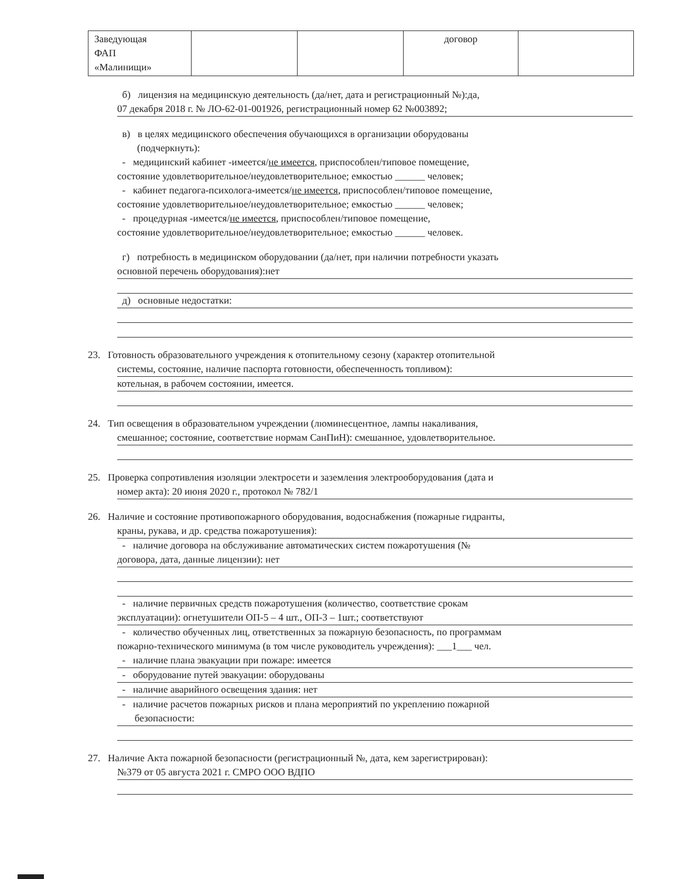| Заведующая ФАП «Малинищи» | | | договор | |
б) лицензия на медицинскую деятельность (да/нет, дата и регистрационный №):да,
07 декабря 2018 г. № ЛО-62-01-001926, регистрационный номер 62 №003892;
в) в целях медицинского обеспечения обучающихся в организации оборудованы
(подчеркнуть):
- медицинский кабинет -имеется/не имеется, приспособлен/типовое помещение,
состояние удовлетворительное/неудовлетворительное; емкостью ______ человек;
- кабинет педагога-психолога-имеется/не имеется, приспособлен/типовое помещение,
состояние удовлетворительное/неудовлетворительное; емкостью ______ человек;
- процедурная -имеется/не имеется, приспособлен/типовое помещение,
состояние удовлетворительное/неудовлетворительное; емкостью ______ человек.
г) потребность в медицинском оборудовании (да/нет, при наличии потребности указать
основной перечень оборудования):нет
д) основные недостатки:
23. Готовность образовательного учреждения к отопительному сезону (характер отопительной
системы, состояние, наличие паспорта готовности, обеспеченность топливом):
котельная, в рабочем состоянии, имеется.
24. Тип освещения в образовательном учреждении (люминесцентное, лампы накаливания,
смешанное; состояние, соответствие нормам СанПиН): смешанное, удовлетворительное.
25. Проверка сопротивления изоляции электросети и заземления электрооборудования (дата и
номер акта): 20 июня 2020 г., протокол № 782/1
26. Наличие и состояние противопожарного оборудования, водоснабжения (пожарные гидранты,
краны, рукава, и др. средства пожаротушения):
- наличие договора на обслуживание автоматических систем пожаротушения (№
договора, дата, данные лицензии): нет
- наличие первичных средств пожаротушения (количество, соответствие срокам
эксплуатации): огнетушители ОП-5 – 4 шт., ОП-3 – 1шт.; соответствуют
- количество обученных лиц, ответственных за пожарную безопасность, по программам
пожарно-технического минимума (в том числе руководитель учреждения): ___1___ чел.
- наличие плана эвакуации при пожаре: имеется
- оборудование путей эвакуации: оборудованы
- наличие аварийного освещения здания: нет
- наличие расчетов пожарных рисков и плана мероприятий по укреплению пожарной
безопасности:
27. Наличие Акта пожарной безопасности (регистрационный №, дата, кем зарегистрирован):
№379 от 05 августа 2021 г. СМРО ООО ВДПО